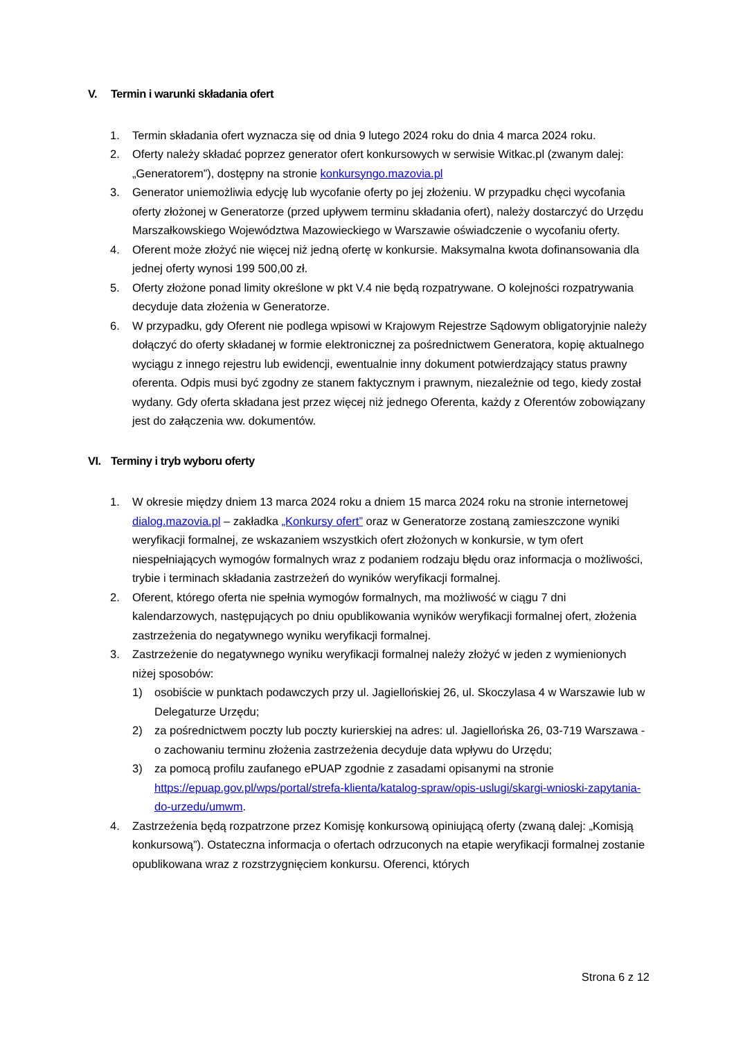V. Termin i warunki składania ofert
1. Termin składania ofert wyznacza się od dnia 9 lutego 2024 roku do dnia 4 marca 2024 roku.
2. Oferty należy składać poprzez generator ofert konkursowych w serwisie Witkac.pl (zwanym dalej: „Generatorem”), dostępny na stronie konkursyngo.mazovia.pl
3. Generator uniemożliwia edycję lub wycofanie oferty po jej złożeniu. W przypadku chęci wycofania oferty złożonej w Generatorze (przed upływem terminu składania ofert), należy dostarczyć do Urzędu Marszałkowskiego Województwa Mazowieckiego w Warszawie oświadczenie o wycofaniu oferty.
4. Oferent może złożyć nie więcej niż jedną ofertę w konkursie. Maksymalna kwota dofinansowania dla jednej oferty wynosi 199 500,00 zł.
5. Oferty złożone ponad limity określone w pkt V.4 nie będą rozpatrywane. O kolejności rozpatrywania decyduje data złożenia w Generatorze.
6. W przypadku, gdy Oferent nie podlega wpisowi w Krajowym Rejestrze Sądowym obligatoryjnie należy dołączyć do oferty składanej w formie elektronicznej za pośrednictwem Generatora, kopię aktualnego wyciągu z innego rejestru lub ewidencji, ewentualnie inny dokument potwierdzający status prawny oferenta. Odpis musi być zgodny ze stanem faktycznym i prawnym, niezależnie od tego, kiedy został wydany. Gdy oferta składana jest przez więcej niż jednego Oferenta, każdy z Oferentów zobowiązany jest do załączenia ww. dokumentów.
VI. Terminy i tryb wyboru oferty
1. W okresie między dniem 13 marca 2024 roku a dniem 15 marca 2024 roku na stronie internetowej dialog.mazovia.pl – zakładka „Konkursy ofert” oraz w Generatorze zostaną zamieszczone wyniki weryfikacji formalnej, ze wskazaniem wszystkich ofert złożonych w konkursie, w tym ofert niespełniających wymogów formalnych wraz z podaniem rodzaju błędu oraz informacja o możliwości, trybie i terminach składania zastrzeżeń do wyników weryfikacji formalnej.
2. Oferent, którego oferta nie spełnia wymogów formalnych, ma możliwość w ciągu 7 dni kalendarzowych, następujących po dniu opublikowania wyników weryfikacji formalnej ofert, złożenia zastrzeżenia do negatywnego wyniku weryfikacji formalnej.
3. Zastrzeżenie do negatywnego wyniku weryfikacji formalnej należy złożyć w jeden z wymienionych niżej sposobów:
1) osobiście w punktach podawczych przy ul. Jagiellońskiej 26, ul. Skoczylasa 4 w Warszawie lub w Delegaturze Urzędu;
2) za pośrednictwem poczty lub poczty kurierskiej na adres: ul. Jagiellońska 26, 03-719 Warszawa - o zachowaniu terminu złożenia zastrzeżenia decyduje data wpływu do Urzędu;
3) za pomocą profilu zaufanego ePUAP zgodnie z zasadami opisanymi na stronie https://epuap.gov.pl/wps/portal/strefa-klienta/katalog-spraw/opis-uslugi/skargi-wnioski-zapytania-do-urzedu/umwm.
4. Zastrzeżenia będą rozpatrzone przez Komisję konkursową opiniującą oferty (zwaną dalej: „Komisją konkursową”). Ostateczna informacja o ofertach odrzuconych na etapie weryfikacji formalnej zostanie opublikowana wraz z rozstrzygnięciem konkursu. Oferenci, których
Strona 6 z 12